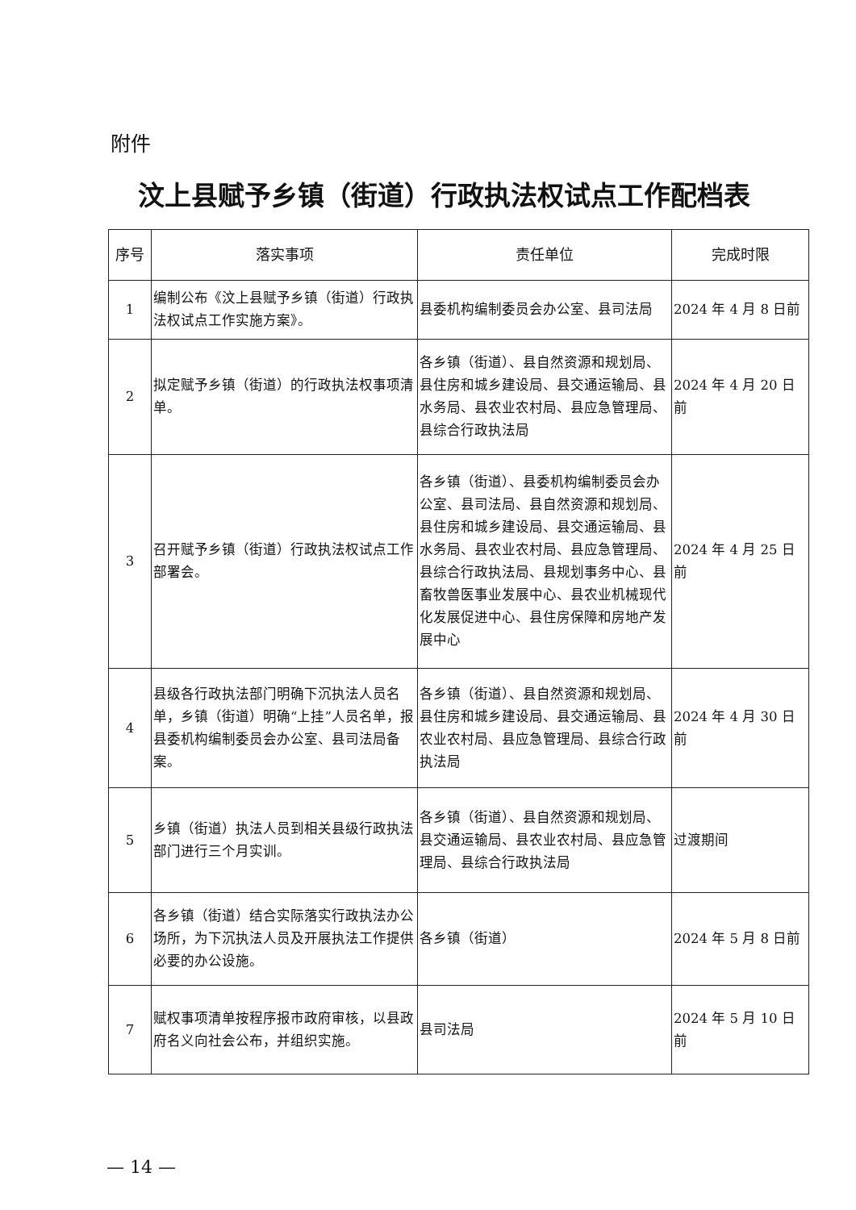附件
汶上县赋予乡镇（街道）行政执法权试点工作配档表
| 序号 | 落实事项 | 责任单位 | 完成时限 |
| --- | --- | --- | --- |
| 1 | 编制公布《汶上县赋予乡镇（街道）行政执法权试点工作实施方案》。 | 县委机构编制委员会办公室、县司法局 | 2024 年 4 月 8 日前 |
| 2 | 拟定赋予乡镇（街道）的行政执法权事项清单。 | 各乡镇（街道）、县自然资源和规划局、县住房和城乡建设局、县交通运输局、县水务局、县农业农村局、县应急管理局、县综合行政执法局 | 2024 年 4 月 20 日前 |
| 3 | 召开赋予乡镇（街道）行政执法权试点工作部署会。 | 各乡镇（街道）、县委机构编制委员会办公室、县司法局、县自然资源和规划局、县住房和城乡建设局、县交通运输局、县水务局、县农业农村局、县应急管理局、县综合行政执法局、县规划事务中心、县畜牧兽医事业发展中心、县农业机械现代化发展促进中心、县住房保障和房地产发展中心 | 2024 年 4 月 25 日前 |
| 4 | 县级各行政执法部门明确下沉执法人员名单，乡镇（街道）明确“上挂”人员名单，报县委机构编制委员会办公室、县司法局备案。 | 各乡镇（街道）、县自然资源和规划局、县住房和城乡建设局、县交通运输局、县农业农村局、县应急管理局、县综合行政执法局 | 2024 年 4 月 30 日前 |
| 5 | 乡镇（街道）执法人员到相关县级行政执法部门进行三个月实训。 | 各乡镇（街道）、县自然资源和规划局、县交通运输局、县农业农村局、县应急管理局、县综合行政执法局 | 过渡期间 |
| 6 | 各乡镇（街道）结合实际落实行政执法办公场所，为下沉执法人员及开展执法工作提供必要的办公设施。 | 各乡镇（街道） | 2024 年 5 月 8 日前 |
| 7 | 赋权事项清单按程序报市政府审核，以县政府名义向社会公布，并组织实施。 | 县司法局 | 2024 年 5 月 10 日前 |
— 14 —